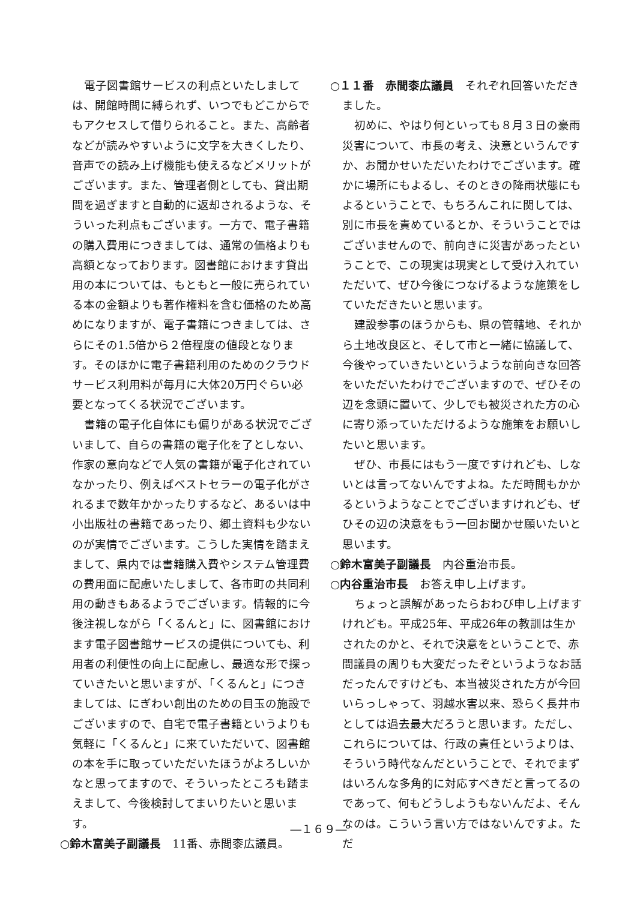電子図書館サービスの利点といたしましては、開館時間に縛られず、いつでもどこからでもアクセスして借りられること。また、高齢者などが読みやすいように文字を大きくしたり、音声での読み上げ機能も使えるなどメリットがございます。また、管理者側としても、貸出期間を過ぎますと自動的に返却されるような、そういった利点もございます。一方で、電子書籍の購入費用につきましては、通常の価格よりも高額となっております。図書館におけます貸出用の本については、もともと一般に売られている本の金額よりも著作権料を含む価格のため高めになりますが、電子書籍につきましては、さらにその1.5倍から２倍程度の値段となります。そのほかに電子書籍利用のためのクラウドサービス利用料が毎月に大体20万円ぐらい必要となってくる状況でございます。
書籍の電子化自体にも偏りがある状況でございまして、自らの書籍の電子化を了としない、作家の意向などで人気の書籍が電子化されていなかったり、例えばベストセラーの電子化がされるまで数年かかったりするなど、あるいは中小出版社の書籍であったり、郷土資料も少ないのが実情でございます。こうした実情を踏まえまして、県内では書籍購入費やシステム管理費の費用面に配慮いたしまして、各市町の共同利用の動きもあるようでございます。情報的に今後注視しながら「くるんと」に、図書館におけます電子図書館サービスの提供についても、利用者の利便性の向上に配慮し、最適な形で探っていきたいと思いますが、「くるんと」につきましては、にぎわい創出のための目玉の施設でございますので、自宅で電子書籍というよりも気軽に「くるんと」に来ていただいて、図書館の本を手に取っていただいたほうがよろしいかなと思ってますので、そういったところも踏まえまして、今後検討してまいりたいと思います。
○鈴木富美子副議長　11番、赤間桼広議員。
○１１番　赤間桼広議員　それぞれ回答いただきました。
初めに、やはり何といっても８月３日の豪雨災害について、市長の考え、決意というんですか、お聞かせいただいたわけでございます。確かに場所にもよるし、そのときの降雨状態にもよるということで、もちろんこれに関しては、別に市長を責めているとか、そういうことではございませんので、前向きに災害があったということで、この現実は現実として受け入れていただいて、ぜひ今後につなげるような施策をしていただきたいと思います。
建設参事のほうからも、県の管轄地、それから土地改良区と、そして市と一緒に協議して、今後やっていきたいというような前向きな回答をいただいたわけでございますので、ぜひその辺を念頭に置いて、少しでも被災された方の心に寄り添っていただけるような施策をお願いしたいと思います。
ぜひ、市長にはもう一度ですけれども、しないとは言ってないんですよね。ただ時間もかかるというようなことでございますけれども、ぜひその辺の決意をもう一回お聞かせ願いたいと思います。
○鈴木富美子副議長　内谷重治市長。
○内谷重治市長　お答え申し上げます。
ちょっと誤解があったらおわび申し上げますけれども。平成25年、平成26年の教訓は生かされたのかと、それで決意をということで、赤間議員の周りも大変だったぞというようなお話だったんですけども、本当被災された方が今回いらっしゃって、羽越水害以来、恐らく長井市としては過去最大だろうと思います。ただし、これらについては、行政の責任というよりは、そういう時代なんだということで、それでまずはいろんな多角的に対応すべきだと言ってるのであって、何もどうしようもないんだよ、そんなのは。こういう言い方ではないんですよ。ただ
―１６９―